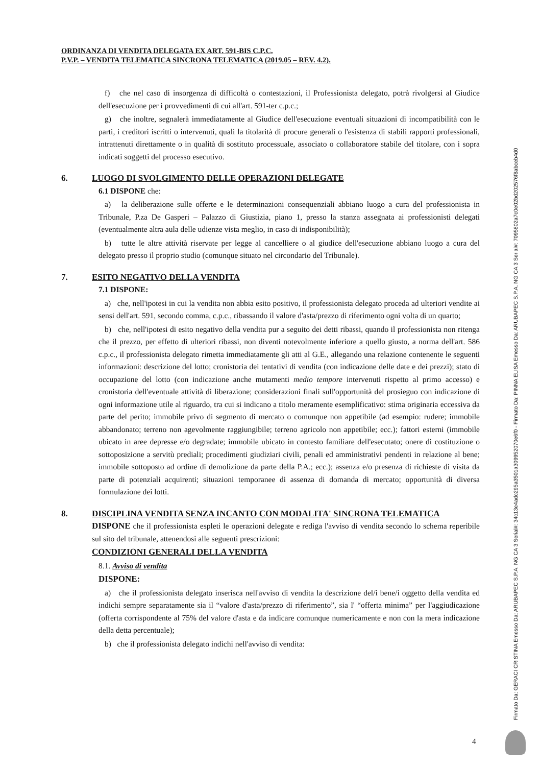ORDINANZA DI VENDITA DELEGATA EX ART. 591-BIS C.P.C.
P.V.P. – VENDITA TELEMATICA SINCRONA TELEMATICA (2019.05 – REV. 4.2).
f) che nel caso di insorgenza di difficoltà o contestazioni, il Professionista delegato, potrà rivolgersi al Giudice dell'esecuzione per i provvedimenti di cui all'art. 591-ter c.p.c.;
g) che inoltre, segnalerà immediatamente al Giudice dell'esecuzione eventuali situazioni di incompatibilità con le parti, i creditori iscritti o intervenuti, quali la titolarità di procure generali o l'esistenza di stabili rapporti professionali, intrattenuti direttamente o in qualità di sostituto processuale, associato o collaboratore stabile del titolare, con i sopra indicati soggetti del processo esecutivo.
6. LUOGO DI SVOLGIMENTO DELLE OPERAZIONI DELEGATE
6.1 DISPONE che:
a) la deliberazione sulle offerte e le determinazioni consequenziali abbiano luogo a cura del professionista in Tribunale, P.za De Gasperi – Palazzo di Giustizia, piano 1, presso la stanza assegnata ai professionisti delegati (eventualmente altra aula delle udienze vista meglio, in caso di indisponibilità);
b) tutte le altre attività riservate per legge al cancelliere o al giudice dell'esecuzione abbiano luogo a cura del delegato presso il proprio studio (comunque situato nel circondario del Tribunale).
7. ESITO NEGATIVO DELLA VENDITA
7.1 DISPONE:
a) che, nell'ipotesi in cui la vendita non abbia esito positivo, il professionista delegato proceda ad ulteriori vendite ai sensi dell'art. 591, secondo comma, c.p.c., ribassando il valore d'asta/prezzo di riferimento ogni volta di un quarto;
b) che, nell'ipotesi di esito negativo della vendita pur a seguito dei detti ribassi, quando il professionista non ritenga che il prezzo, per effetto di ulteriori ribassi, non diventi notevolmente inferiore a quello giusto, a norma dell'art. 586 c.p.c., il professionista delegato rimetta immediatamente gli atti al G.E., allegando una relazione contenente le seguenti informazioni: descrizione del lotto; cronistoria dei tentativi di vendita (con indicazione delle date e dei prezzi); stato di occupazione del lotto (con indicazione anche mutamenti medio tempore intervenuti rispetto al primo accesso) e cronistoria dell'eventuale attività di liberazione; considerazioni finali sull'opportunità del prosieguo con indicazione di ogni informazione utile al riguardo, tra cui si indicano a titolo meramente esemplificativo: stima originaria eccessiva da parte del perito; immobile privo di segmento di mercato o comunque non appetibile (ad esempio: rudere; immobile abbandonato; terreno non agevolmente raggiungibile; terreno agricolo non appetibile; ecc.); fattori esterni (immobile ubicato in aree depresse e/o degradate; immobile ubicato in contesto familiare dell'esecutato; onere di costituzione o sottoposizione a servitù prediali; procedimenti giudiziari civili, penali ed amministrativi pendenti in relazione al bene; immobile sottoposto ad ordine di demolizione da parte della P.A.; ecc.); assenza e/o presenza di richieste di visita da parte di potenziali acquirenti; situazioni temporanee di assenza di domanda di mercato; opportunità di diversa formulazione dei lotti.
8. DISCIPLINA VENDITA SENZA INCANTO CON MODALITA' SINCRONA TELEMATICA
DISPONE che il professionista espleti le operazioni delegate e rediga l'avviso di vendita secondo lo schema reperibile sul sito del tribunale, attenendosi alle seguenti prescrizioni:
CONDIZIONI GENERALI DELLA VENDITA
8.1. Avviso di vendita
DISPONE:
a) che il professionista delegato inserisca nell'avviso di vendita la descrizione del/i bene/i oggetto della vendita ed indichi sempre separatamente sia il “valore d'asta/prezzo di riferimento”, sia l' “offerta minima” per l'aggiudicazione (offerta corrispondente al 75% del valore d'asta e da indicare comunque numericamente e non con la mera indicazione della detta percentuale);
b) che il professionista delegato indichi nell'avviso di vendita:
Firmato Da: GERACI CRISTINA Emesso Da: ARUBAPEC S.P.A. NG CA 3 Serial#: 34c13e4adc295a3501a309952070e6f0 - Firmato Da: PINNA ELISA Emesso Da: ARUBAPEC S.P.A. NG CA 3 Serial#: 7095802a7c0e02bd202576f8abceb4d0
4